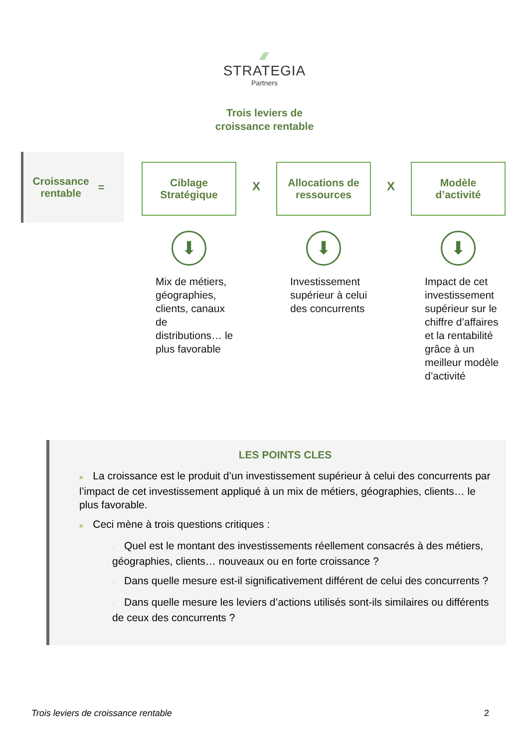⁄⁄⁄
STRATEGIA
Partners
Trois leviers de
croissance rentable
Croissance rentable =
Ciblage
Stratégique
⬇
Mix de métiers, géographies, clients, canaux de distributions… le plus favorable
X
Allocations de
ressources
⬇
Investissement supérieur à celui des concurrents
X
Modèle
d’activité
⬇
Impact de cet investissement supérieur sur le chiffre d’affaires et la rentabilité grâce à un meilleur modèle d’activité
LES POINTS CLES
■ La croissance est le produit d’un investissement supérieur à celui des concurrents par l’impact de cet investissement appliqué à un mix de métiers, géographies, clients… le plus favorable.
■ Ceci mène à trois questions critiques :
- Quel est le montant des investissements réellement consacrés à des métiers, géographies, clients… nouveaux ou en forte croissance ?
- Dans quelle mesure est-il significativement différent de celui des concurrents ?
- Dans quelle mesure les leviers d’actions utilisés sont-ils similaires ou différents de ceux des concurrents ?
Trois leviers de croissance rentable 2